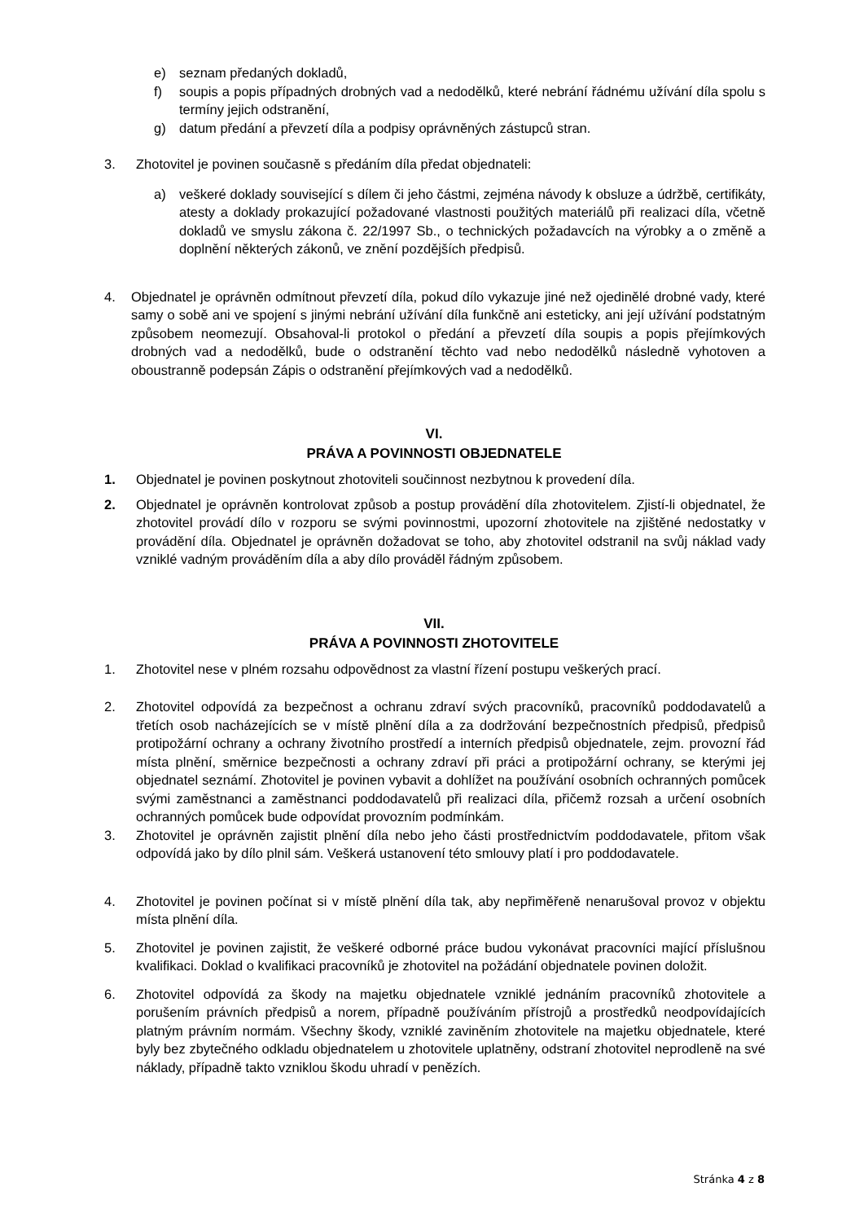e) seznam předaných dokladů,
f) soupis a popis případných drobných vad a nedodělků, které nebrání řádnému užívání díla spolu s termíny jejich odstranění,
g) datum předání a převzetí díla a podpisy oprávněných zástupců stran.
3. Zhotovitel je povinen současně s předáním díla předat objednateli:
a) veškeré doklady související s dílem či jeho částmi, zejména návody k obsluze a údržbě, certifikáty, atesty a doklady prokazující požadované vlastnosti použitých materiálů při realizaci díla, včetně dokladů ve smyslu zákona č. 22/1997 Sb., o technických požadavcích na výrobky a o změně a doplnění některých zákonů, ve znění pozdějších předpisů.
4. Objednatel je oprávněn odmítnout převzetí díla, pokud dílo vykazuje jiné než ojedinělé drobné vady, které samy o sobě ani ve spojení s jinými nebrání užívání díla funkčně ani esteticky, ani její užívání podstatným způsobem neomezují. Obsahoval-li protokol o předání a převzetí díla soupis a popis přejímkových drobných vad a nedodělků, bude o odstranění těchto vad nebo nedodělků následně vyhotoven a oboustranně podepsán Zápis o odstranění přejímkových vad a nedodělků.
VI.
PRÁVA A POVINNOSTI OBJEDNATELE
1. Objednatel je povinen poskytnout zhotoviteli součinnost nezbytnou k provedení díla.
2. Objednatel je oprávněn kontrolovat způsob a postup provádění díla zhotovitelem. Zjistí-li objednatel, že zhotovitel provádí dílo v rozporu se svými povinnostmi, upozorní zhotovitele na zjištěné nedostatky v provádění díla. Objednatel je oprávněn dožadovat se toho, aby zhotovitel odstranil na svůj náklad vady vzniklé vadným prováděním díla a aby dílo prováděl řádným způsobem.
VII.
PRÁVA A POVINNOSTI ZHOTOVITELE
1. Zhotovitel nese v plném rozsahu odpovědnost za vlastní řízení postupu veškerých prací.
2. Zhotovitel odpovídá za bezpečnost a ochranu zdraví svých pracovníků, pracovníků poddodavatelů a třetích osob nacházejících se v místě plnění díla a za dodržování bezpečnostních předpisů, předpisů protipožární ochrany a ochrany životního prostředí a interních předpisů objednatele, zejm. provozní řád místa plnění, směrnice bezpečnosti a ochrany zdraví při práci a protipožární ochrany, se kterými jej objednatel seznámí. Zhotovitel je povinen vybavit a dohlížet na používání osobních ochranných pomůcek svými zaměstnanci a zaměstnanci poddodavatelů při realizaci díla, přičemž rozsah a určení osobních ochranných pomůcek bude odpovídat provozním podmínkám.
3. Zhotovitel je oprávněn zajistit plnění díla nebo jeho části prostřednictvím poddodavatele, přitom však odpovídá jako by dílo plnil sám. Veškerá ustanovení této smlouvy platí i pro poddodavatele.
4. Zhotovitel je povinen počínat si v místě plnění díla tak, aby nepřiměřeně nenarušoval provoz v objektu místa plnění díla.
5. Zhotovitel je povinen zajistit, že veškeré odborné práce budou vykonávat pracovníci mající příslušnou kvalifikaci. Doklad o kvalifikaci pracovníků je zhotovitel na požádání objednatele povinen doložit.
6. Zhotovitel odpovídá za škody na majetku objednatele vzniklé jednáním pracovníků zhotovitele a porušením právních předpisů a norem, případně používáním přístrojů a prostředků neodpovídajících platným právním normám. Všechny škody, vzniklé zaviněním zhotovitele na majetku objednatele, které byly bez zbytečného odkladu objednatelem u zhotovitele uplatněny, odstraní zhotovitel neprodleně na své náklady, případně takto vzniklou škodu uhradí v penězích.
Stránka 4 z 8